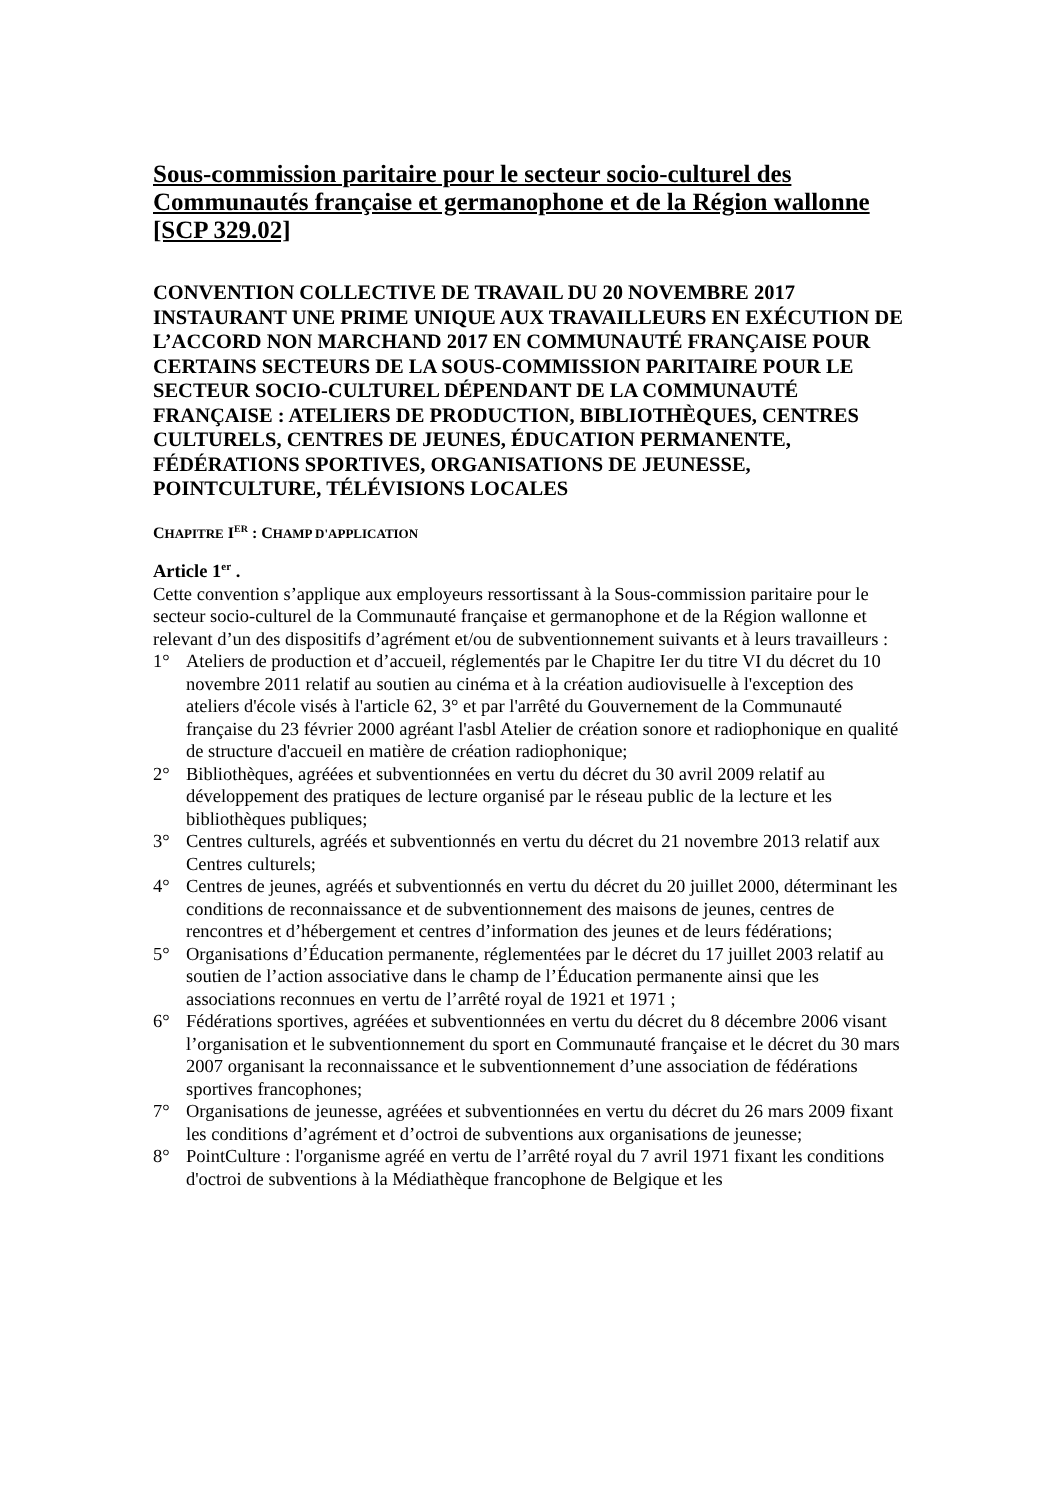Sous-commission paritaire pour le secteur socio-culturel des Communautés française et germanophone et de la Région wallonne [SCP 329.02]
CONVENTION COLLECTIVE DE TRAVAIL DU 20 NOVEMBRE 2017 INSTAURANT UNE PRIME UNIQUE AUX TRAVAILLEURS EN EXÉCUTION DE L’ACCORD NON MARCHAND 2017 EN COMMUNAUTÉ FRANÇAISE POUR CERTAINS SECTEURS DE LA SOUS-COMMISSION PARITAIRE POUR LE SECTEUR SOCIO-CULTUREL DÉPENDANT DE LA COMMUNAUTÉ FRANÇAISE : ATELIERS DE PRODUCTION, BIBLIOTHÈQUES, CENTRES CULTURELS, CENTRES DE JEUNES, ÉDUCATION PERMANENTE, FÉDÉRATIONS SPORTIVES, ORGANISATIONS DE JEUNESSE, POINTCULTURE, TÉLÉVISIONS LOCALES
CHAPITRE I<sup>ER</sup> : CHAMP D'APPLICATION
Article 1<sup>er</sup> .
Cette convention s’applique aux employeurs ressortissant à la Sous-commission paritaire pour le secteur socio-culturel de la Communauté française et germanophone et de la Région wallonne et relevant d’un des dispositifs d’agrément et/ou de subventionnement suivants et à leurs travailleurs :
1° Ateliers de production et d’accueil, réglementés par le Chapitre Ier du titre VI du décret du 10 novembre 2011 relatif au soutien au cinéma et à la création audiovisuelle à l'exception des ateliers d'école visés à l'article 62, 3° et par l'arrêté du Gouvernement de la Communauté française du 23 février 2000 agréant l'asbl Atelier de création sonore et radiophonique en qualité de structure d'accueil en matière de création radiophonique;
2° Bibliothèques, agréées et subventionnées en vertu du décret du 30 avril 2009 relatif au développement des pratiques de lecture organisé par le réseau public de la lecture et les bibliothèques publiques;
3° Centres culturels, agréés et subventionnés en vertu du décret du 21 novembre 2013 relatif aux Centres culturels;
4° Centres de jeunes, agréés et subventionnés en vertu du décret du 20 juillet 2000, déterminant les conditions de reconnaissance et de subventionnement des maisons de jeunes, centres de rencontres et d’hébergement et centres d’information des jeunes et de leurs fédérations;
5° Organisations d’Éducation permanente, réglementées par le décret du 17 juillet 2003 relatif au soutien de l’action associative dans le champ de l’Éducation permanente ainsi que les associations reconnues en vertu de l’arrêté royal de 1921 et 1971 ;
6° Fédérations sportives, agréées et subventionnées en vertu du décret du 8 décembre 2006 visant l’organisation et le subventionnement du sport en Communauté française et le décret du 30 mars 2007 organisant la reconnaissance et le subventionnement d’une association de fédérations sportives francophones;
7° Organisations de jeunesse, agréées et subventionnées en vertu du décret du 26 mars 2009 fixant les conditions d’agrément et d’octroi de subventions aux organisations de jeunesse;
8° PointCulture : l'organisme agréé en vertu de l’arrêté royal du 7 avril 1971 fixant les conditions d'octroi de subventions à la Médiathèque francophone de Belgique et les